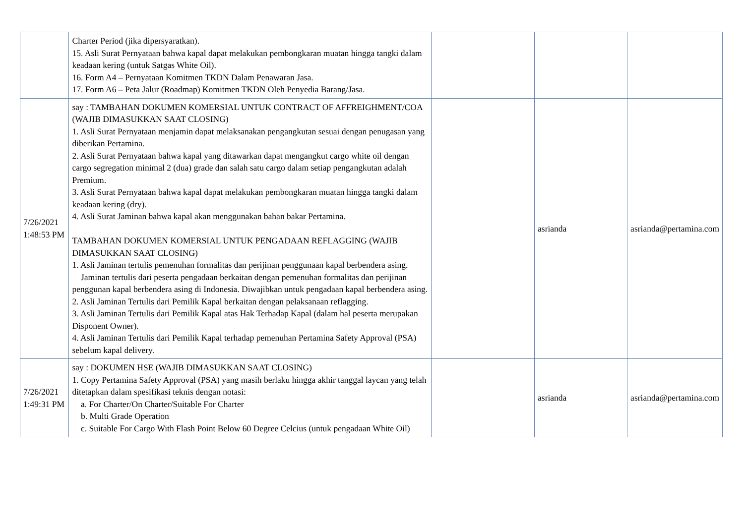| | Charter Period (jika dipersyaratkan). 15. Asli Surat Pernyataan bahwa kapal dapat melakukan pembongkaran muatan hingga tangki dalam keadaan kering (untuk Satgas White Oil). 16. Form A4 – Pernyataan Komitmen TKDN Dalam Penawaran Jasa. 17. Form A6 – Peta Jalur (Roadmap) Komitmen TKDN Oleh Penyedia Barang/Jasa. | | | |
| 7/26/2021 1:48:53 PM | say : TAMBAHAN DOKUMEN KOMERSIAL UNTUK CONTRACT OF AFFREIGHMENT/COA (WAJIB DIMASUKKAN SAAT CLOSING) 1. Asli Surat Pernyataan menjamin dapat melaksanakan pengangkutan sesuai dengan penugasan yang diberikan Pertamina. 2. Asli Surat Pernyataan bahwa kapal yang ditawarkan dapat mengangkut cargo white oil dengan cargo segregation minimal 2 (dua) grade dan salah satu cargo dalam setiap pengangkutan adalah Premium. 3. Asli Surat Pernyataan bahwa kapal dapat melakukan pembongkaran muatan hingga tangki dalam keadaan kering (dry). 4. Asli Surat Jaminan bahwa kapal akan menggunakan bahan bakar Pertamina. TAMBAHAN DOKUMEN KOMERSIAL UNTUK PENGADAAN REFLAGGING (WAJIB DIMASUKKAN SAAT CLOSING) 1. Asli Jaminan tertulis pemenuhan formalitas dan perijinan penggunaan kapal berbendera asing. Jaminan tertulis dari peserta pengadaan berkaitan dengan pemenuhan formalitas dan perijinan penggunan kapal berbendera asing di Indonesia. Diwajibkan untuk pengadaan kapal berbendera asing. 2. Asli Jaminan Tertulis dari Pemilik Kapal berkaitan dengan pelaksanaan reflagging. 3. Asli Jaminan Tertulis dari Pemilik Kapal atas Hak Terhadap Kapal (dalam hal peserta merupakan Disponent Owner). 4. Asli Jaminan Tertulis dari Pemilik Kapal terhadap pemenuhan Pertamina Safety Approval (PSA) sebelum kapal delivery. | | asrianda | asrianda@pertamina.com |
| 7/26/2021 1:49:31 PM | say : DOKUMEN HSE (WAJIB DIMASUKKAN SAAT CLOSING) 1. Copy Pertamina Safety Approval (PSA) yang masih berlaku hingga akhir tanggal laycan yang telah ditetapkan dalam spesifikasi teknis dengan notasi: a. For Charter/On Charter/Suitable For Charter b. Multi Grade Operation c. Suitable For Cargo With Flash Point Below 60 Degree Celcius (untuk pengadaan White Oil) | | asrianda | asrianda@pertamina.com |